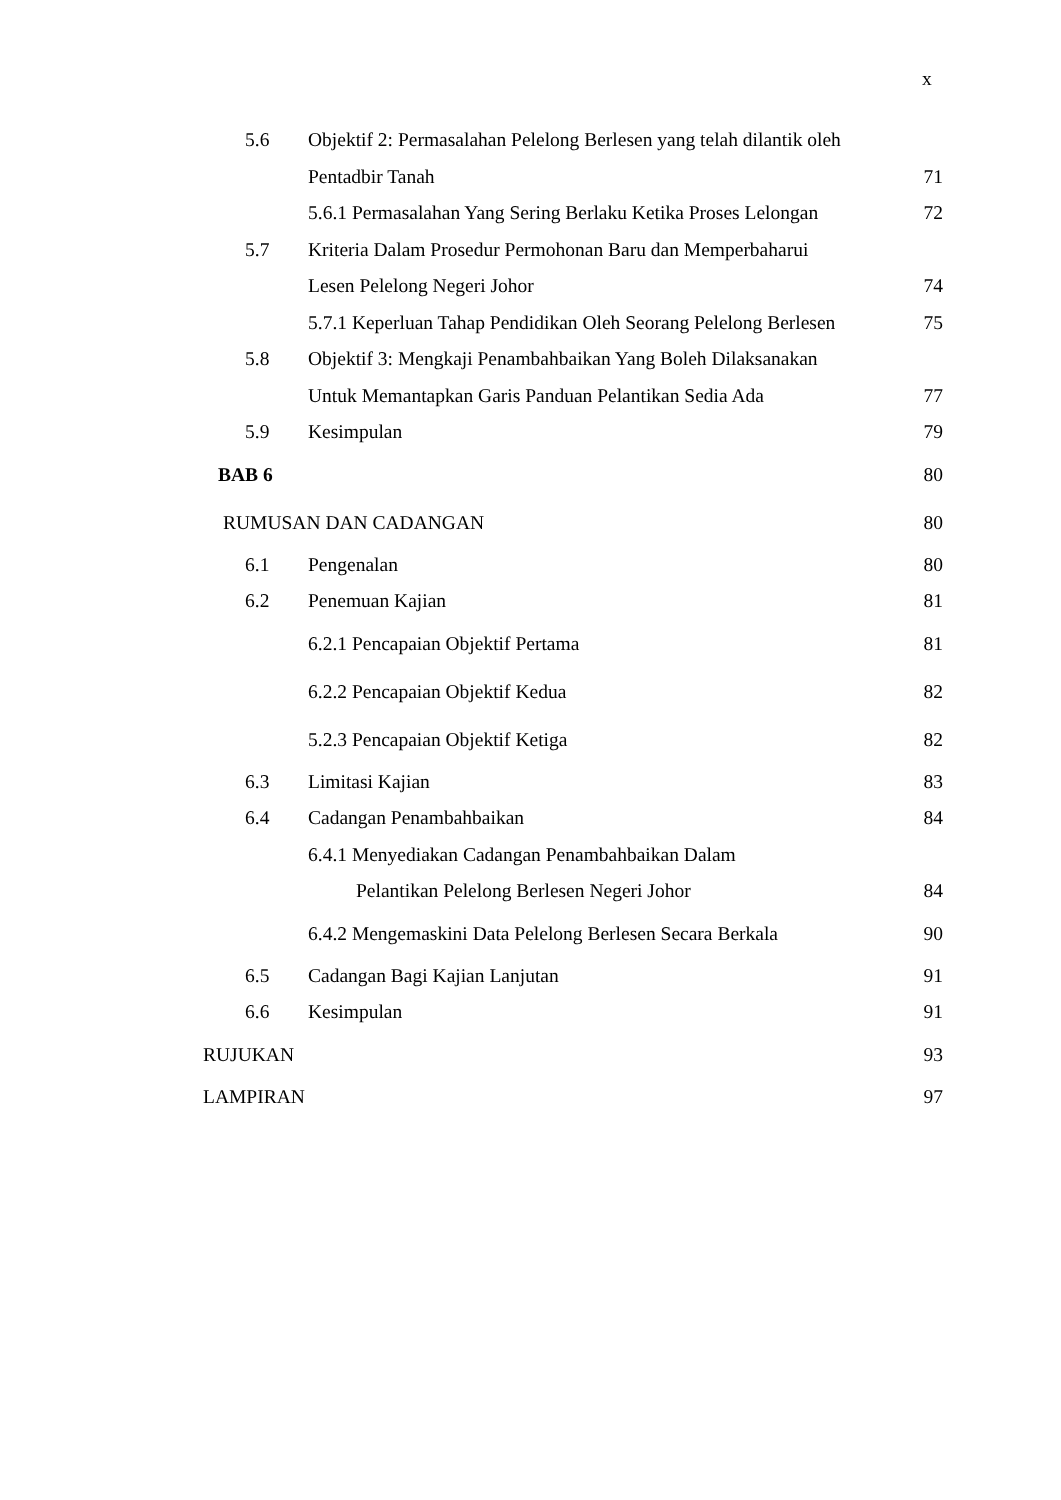x
5.6 Objektif 2: Permasalahan Pelelong Berlesen yang telah dilantik oleh
Pentadbir Tanah 71
5.6.1 Permasalahan Yang Sering Berlaku Ketika Proses Lelongan 72
5.7 Kriteria Dalam Prosedur Permohonan Baru dan Memperbaharui
Lesen Pelelong Negeri Johor 74
5.7.1 Keperluan Tahap Pendidikan Oleh Seorang Pelelong Berlesen 75
5.8 Objektif 3: Mengkaji Penambahbaikan Yang Boleh Dilaksanakan
Untuk Memantapkan Garis Panduan Pelantikan Sedia Ada 77
5.9 Kesimpulan 79
BAB 6 80
RUMUSAN DAN CADANGAN 80
6.1 Pengenalan 80
6.2 Penemuan Kajian 81
6.2.1 Pencapaian Objektif Pertama 81
6.2.2 Pencapaian Objektif Kedua 82
5.2.3 Pencapaian Objektif Ketiga 82
6.3 Limitasi Kajian 83
6.4 Cadangan Penambahbaikan 84
6.4.1 Menyediakan Cadangan Penambahbaikan Dalam
Pelantikan Pelelong Berlesen Negeri Johor 84
6.4.2 Mengemaskini Data Pelelong Berlesen Secara Berkala 90
6.5 Cadangan Bagi Kajian Lanjutan 91
6.6 Kesimpulan 91
RUJUKAN 93
LAMPIRAN 97